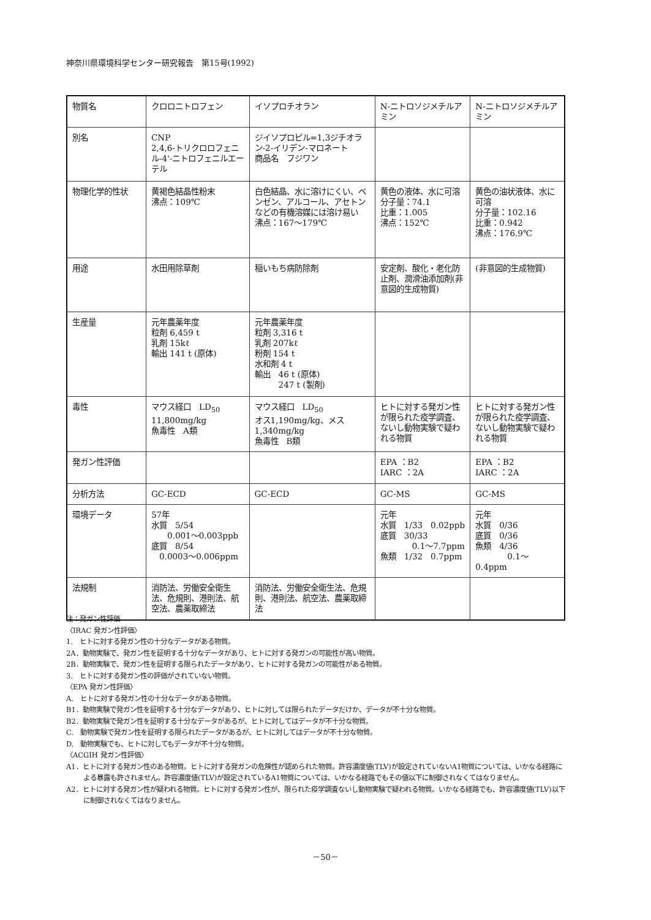神奈川県環境科学センター研究報告　第15号(1992)
| 物質名 | クロロニトロフェン | イソプロチオラン | N-ニトロソジメチルアミン | N-ニトロソジメチルアミン |
| 別名 | CNP 2,4,6-トリクロロフェニル-4'-ニトロフェニルエーテル | ジイソプロピル=1,3ジチオラン-2-イリデン-マロネート 商品名 フジワン | | |
| 物理化学的性状 | 黄褐色結晶性粉末 沸点：109℃ | 白色結晶、水に溶けにくい、ベンゼン、アルコール、アセトンなどの有機溶媒には溶け易い 沸点：167～179℃ | 黄色の液体、水に可溶 分子量：74.1 比重：1.005 沸点：152℃ | 黄色の油状液体、水に可溶 分子量：102.16 比重：0.942 沸点：176.9℃ |
| 用途 | 水田用除草剤 | 稲いもち病防除剤 | 安定剤、酸化・老化防止剤、潤滑油添加剤(非意図的生成物質) | (非意図的生成物質) |
| 生産量 | 元年農薬年度 粒剤 6,459 t 乳剤 15kℓ 輸出 141 t (原体) | 元年農薬年度 粒剤 3,316 t 乳剤 207kℓ 粉剤 154 t 水和剤 4 t 輸出 46 t (原体) 247 t (製剤) | | |
| 毒性 | マウス経口 LD<sub>50</sub> 11,800mg/kg 魚毒性 A類 | マウス経口 LD<sub>50</sub> オス1,190mg/kg、メス1,340mg/kg 魚毒性 B類 | ヒトに対する発ガン性が限られた疫学調査、ないし動物実験で疑われる物質 | ヒトに対する発ガン性が限られた疫学調査、ないし動物実験で疑われる物質 |
| 発ガン性評価 | | | EPA ：B2 IARC ：2A | EPA ：B2 IARC ：2A |
| 分析方法 | GC-ECD | GC-ECD | GC-MS | GC-MS |
| 環境データ | 57年 水質 5/54 0.001～0.003ppb 底質 8/54 0.0003～0.006ppm | | 元年 水質 1/33 0.02ppb 底質 30/33 0.1～7.7ppm 魚類 1/32 0.7ppm | 元年 水質 0/36 底質 0/36 魚類 4/36 0.1～0.4ppm |
| 法規制 | 消防法、労働安全衛生法、危規則、港則法、航空法、農薬取締法 | 消防法、労働安全衛生法、危規則、港則法、航空法、農薬取締法 | | |
注：発ガン性評価
〈IRAC 発ガン性評価〉
1.　ヒトに対する発ガン性の十分なデータがある物質。
2A．動物実験で、発ガン性を証明する十分なデータがあり、ヒトに対する発ガンの可能性が高い物質。
2B．動物実験で、発ガン性を証明する限られたデータがあり、ヒトに対する発ガンの可能性がある物質。
3.　ヒトに対する発ガン性の評価がされていない物質。
〈EPA 発ガン性評価〉
A.　ヒトに対する発ガン性の十分なデータがある物質。
B1．動物実験で発ガン性を証明する十分なデータがあり、ヒトに対しては限られたデータだけか、データが不十分な物質。
B2．動物実験で発ガン性を証明する十分なデータがあるが、ヒトに対してはデータが不十分な物質。
C.　動物実験で発ガン性を証明する限られたデータがあるが、ヒトに対してはデータが不十分な物質。
D.　動物実験でも、ヒトに対してもデータが不十分な物質。
〈ACGIH 発ガン性評価〉
A1．ヒトに対する発ガン性のある物質。ヒトに対する発ガンの危険性が認められた物質。許容濃度値(TLV)が設定されていないA1物質については、いかなる経路による暴露も許されません。許容濃度値(TLV)が設定されているA1物質については、いかなる経路でもその値以下に制御されなくてはなりません。
A2．ヒトに対する発ガン性が疑われる物質。ヒトに対する発ガン性が、限られた疫学調査ないし動物実験で疑われる物質。いかなる経路でも、許容濃度値(TLV)以下に制御されなくてはなりません。
－50－